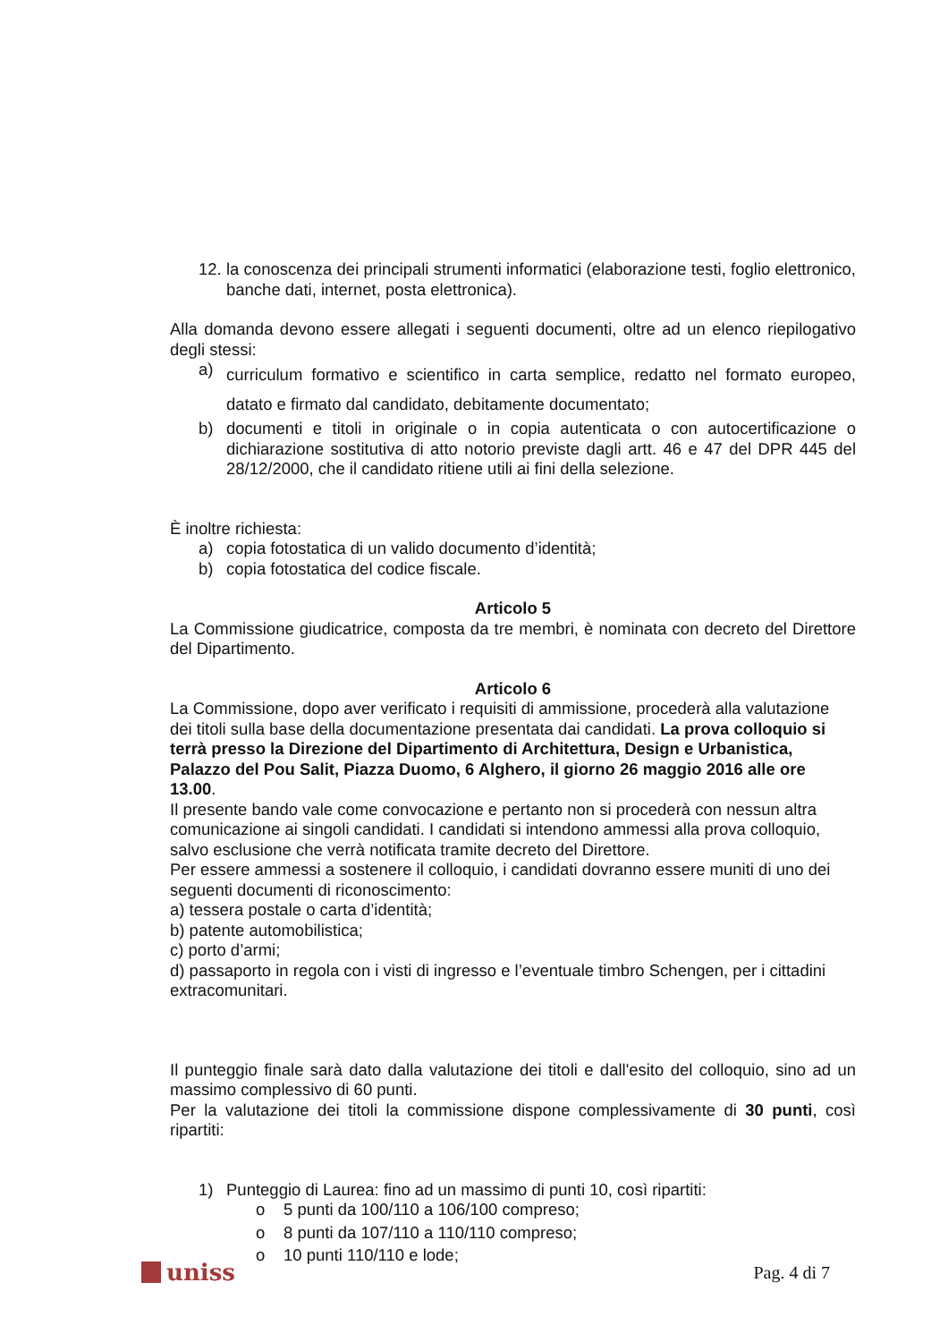12. la conoscenza dei principali strumenti informatici (elaborazione testi, foglio elettronico, banche dati, internet, posta elettronica).
Alla domanda devono essere allegati i seguenti documenti, oltre ad un elenco riepilogativo degli stessi:
a) curriculum formativo e scientifico in carta semplice, redatto nel formato europeo, datato e firmato dal candidato, debitamente documentato;
b) documenti e titoli in originale o in copia autenticata o con autocertificazione o dichiarazione sostitutiva di atto notorio previste dagli artt. 46 e 47 del DPR 445 del 28/12/2000, che il candidato ritiene utili ai fini della selezione.
È inoltre richiesta:
a) copia fotostatica di un valido documento d’identità;
b) copia fotostatica del codice fiscale.
Articolo 5
La Commissione giudicatrice, composta da tre membri, è nominata con decreto del Direttore del Dipartimento.
Articolo 6
La Commissione, dopo aver verificato i requisiti di ammissione, procederà alla valutazione dei titoli sulla base della documentazione presentata dai candidati. La prova colloquio si terrà presso la Direzione del Dipartimento di Architettura, Design e Urbanistica, Palazzo del Pou Salit, Piazza Duomo, 6 Alghero, il giorno 26 maggio 2016 alle ore 13.00.
Il presente bando vale come convocazione e pertanto non si procederà con nessun altra comunicazione ai singoli candidati. I candidati si intendono ammessi alla prova colloquio, salvo esclusione che verrà notificata tramite decreto del Direttore.
Per essere ammessi a sostenere il colloquio, i candidati dovranno essere muniti di uno dei seguenti documenti di riconoscimento:
a) tessera postale o carta d’identità;
b) patente automobilistica;
c) porto d’armi;
d) passaporto in regola con i visti di ingresso e l’eventuale timbro Schengen, per i cittadini extracomunitari.
Il punteggio finale sarà dato dalla valutazione dei titoli e dall'esito del colloquio, sino ad un massimo complessivo di 60 punti.
Per la valutazione dei titoli la commissione dispone complessivamente di 30 punti, così ripartiti:
1) Punteggio di Laurea: fino ad un massimo di punti 10, così ripartiti:
o 5 punti da 100/110 a 106/100 compreso;
o 8 punti da 107/110 a 110/110 compreso;
o 10 punti 110/110 e lode;
uniss
Pag. 4 di 7